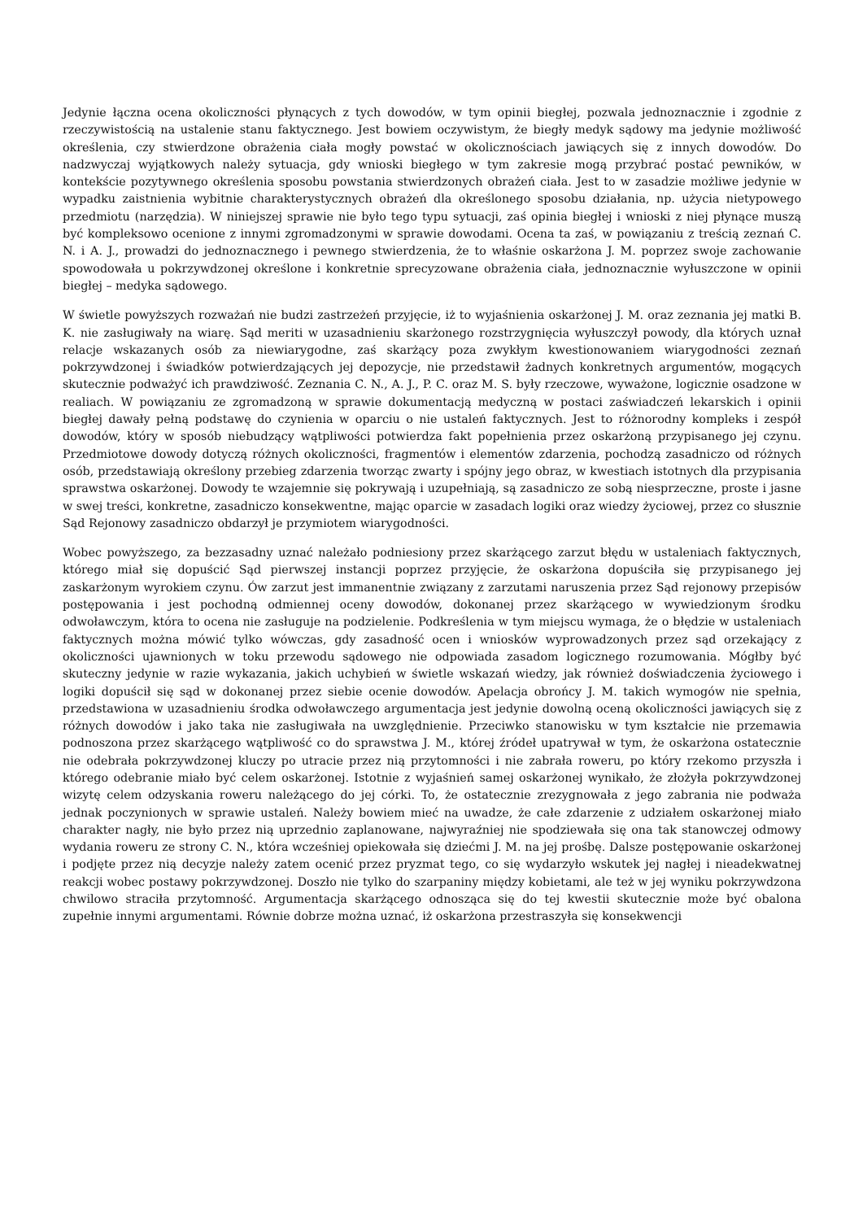Jedynie łączna ocena okoliczności płynących z tych dowodów, w tym opinii biegłej, pozwala jednoznacznie i zgodnie z rzeczywistością na ustalenie stanu faktycznego. Jest bowiem oczywistym, że biegły medyk sądowy ma jedynie możliwość określenia, czy stwierdzone obrażenia ciała mogły powstać w okolicznościach jawiących się z innych dowodów. Do nadzwyczaj wyjątkowych należy sytuacja, gdy wnioski biegłego w tym zakresie mogą przybrać postać pewników, w kontekście pozytywnego określenia sposobu powstania stwierdzonych obrażeń ciała. Jest to w zasadzie możliwe jedynie w wypadku zaistnienia wybitnie charakterystycznych obrażeń dla określonego sposobu działania, np. użycia nietypowego przedmiotu (narzędzia). W niniejszej sprawie nie było tego typu sytuacji, zaś opinia biegłej i wnioski z niej płynące muszą być kompleksowo ocenione z innymi zgromadzonymi w sprawie dowodami. Ocena ta zaś, w powiązaniu z treścią zeznań C. N. i A. J., prowadzi do jednoznacznego i pewnego stwierdzenia, że to właśnie oskarżona J. M. poprzez swoje zachowanie spowodowała u pokrzywdzonej określone i konkretnie sprecyzowane obrażenia ciała, jednoznacznie wyłuszczone w opinii biegłej – medyka sądowego.
W świetle powyższych rozważań nie budzi zastrzeżeń przyjęcie, iż to wyjaśnienia oskarżonej J. M. oraz zeznania jej matki B. K. nie zasługiwały na wiarę. Sąd meriti w uzasadnieniu skarżonego rozstrzygnięcia wyłuszczył powody, dla których uznał relacje wskazanych osób za niewiarygodne, zaś skarżący poza zwykłym kwestionowaniem wiarygodności zeznań pokrzywdzonej i świadków potwierdzających jej depozycje, nie przedstawił żadnych konkretnych argumentów, mogących skutecznie podważyć ich prawdziwość. Zeznania C. N., A. J., P. C. oraz M. S. były rzeczowe, wyważone, logicznie osadzone w realiach. W powiązaniu ze zgromadzoną w sprawie dokumentacją medyczną w postaci zaświadczeń lekarskich i opinii biegłej dawały pełną podstawę do czynienia w oparciu o nie ustaleń faktycznych. Jest to różnorodny kompleks i zespół dowodów, który w sposób niebudzący wątpliwości potwierdza fakt popełnienia przez oskarżoną przypisanego jej czynu. Przedmiotowe dowody dotyczą różnych okoliczności, fragmentów i elementów zdarzenia, pochodzą zasadniczo od różnych osób, przedstawiają określony przebieg zdarzenia tworząc zwarty i spójny jego obraz, w kwestiach istotnych dla przypisania sprawstwa oskarżonej. Dowody te wzajemnie się pokrywają i uzupełniają, są zasadniczo ze sobą niesprzeczne, proste i jasne w swej treści, konkretne, zasadniczo konsekwentne, mając oparcie w zasadach logiki oraz wiedzy życiowej, przez co słusznie Sąd Rejonowy zasadniczo obdarzył je przymiotem wiarygodności.
Wobec powyższego, za bezzasadny uznać należało podniesiony przez skarżącego zarzut błędu w ustaleniach faktycznych, którego miał się dopuścić Sąd pierwszej instancji poprzez przyjęcie, że oskarżona dopuściła się przypisanego jej zaskarżonym wyrokiem czynu. Ów zarzut jest immanentnie związany z zarzutami naruszenia przez Sąd rejonowy przepisów postępowania i jest pochodną odmiennej oceny dowodów, dokonanej przez skarżącego w wywiedzionym środku odwoławczym, która to ocena nie zasługuje na podzielenie. Podkreślenia w tym miejscu wymaga, że o błędzie w ustaleniach faktycznych można mówić tylko wówczas, gdy zasadność ocen i wniosków wyprowadzonych przez sąd orzekający z okoliczności ujawnionych w toku przewodu sądowego nie odpowiada zasadom logicznego rozumowania. Mógłby być skuteczny jedynie w razie wykazania, jakich uchybień w świetle wskazań wiedzy, jak również doświadczenia życiowego i logiki dopuścił się sąd w dokonanej przez siebie ocenie dowodów. Apelacja obrońcy J. M. takich wymogów nie spełnia, przedstawiona w uzasadnieniu środka odwoławczego argumentacja jest jedynie dowolną oceną okoliczności jawiących się z różnych dowodów i jako taka nie zasługiwała na uwzględnienie. Przeciwko stanowisku w tym kształcie nie przemawia podnoszona przez skarżącego wątpliwość co do sprawstwa J. M., której źródeł upatrywał w tym, że oskarżona ostatecznie nie odebrała pokrzywdzonej kluczy po utracie przez nią przytomności i nie zabrała roweru, po który rzekomo przyszła i którego odebranie miało być celem oskarżonej. Istotnie z wyjaśnień samej oskarżonej wynikało, że złożyła pokrzywdzonej wizytę celem odzyskania roweru należącego do jej córki. To, że ostatecznie zrezygnowała z jego zabrania nie podważa jednak poczynionych w sprawie ustaleń. Należy bowiem mieć na uwadze, że całe zdarzenie z udziałem oskarżonej miało charakter nagły, nie było przez nią uprzednio zaplanowane, najwyraźniej nie spodziewała się ona tak stanowczej odmowy wydania roweru ze strony C. N., która wcześniej opiekowała się dziećmi J. M. na jej prośbę. Dalsze postępowanie oskarżonej i podjęte przez nią decyzje należy zatem ocenić przez pryzmat tego, co się wydarzyło wskutek jej nagłej i nieadekwatnej reakcji wobec postawy pokrzywdzonej. Doszło nie tylko do szarpaniny między kobietami, ale też w jej wyniku pokrzywdzona chwilowo straciła przytomność. Argumentacja skarżącego odnosząca się do tej kwestii skutecznie może być obalona zupełnie innymi argumentami. Równie dobrze można uznać, iż oskarżona przestraszyła się konsekwencji